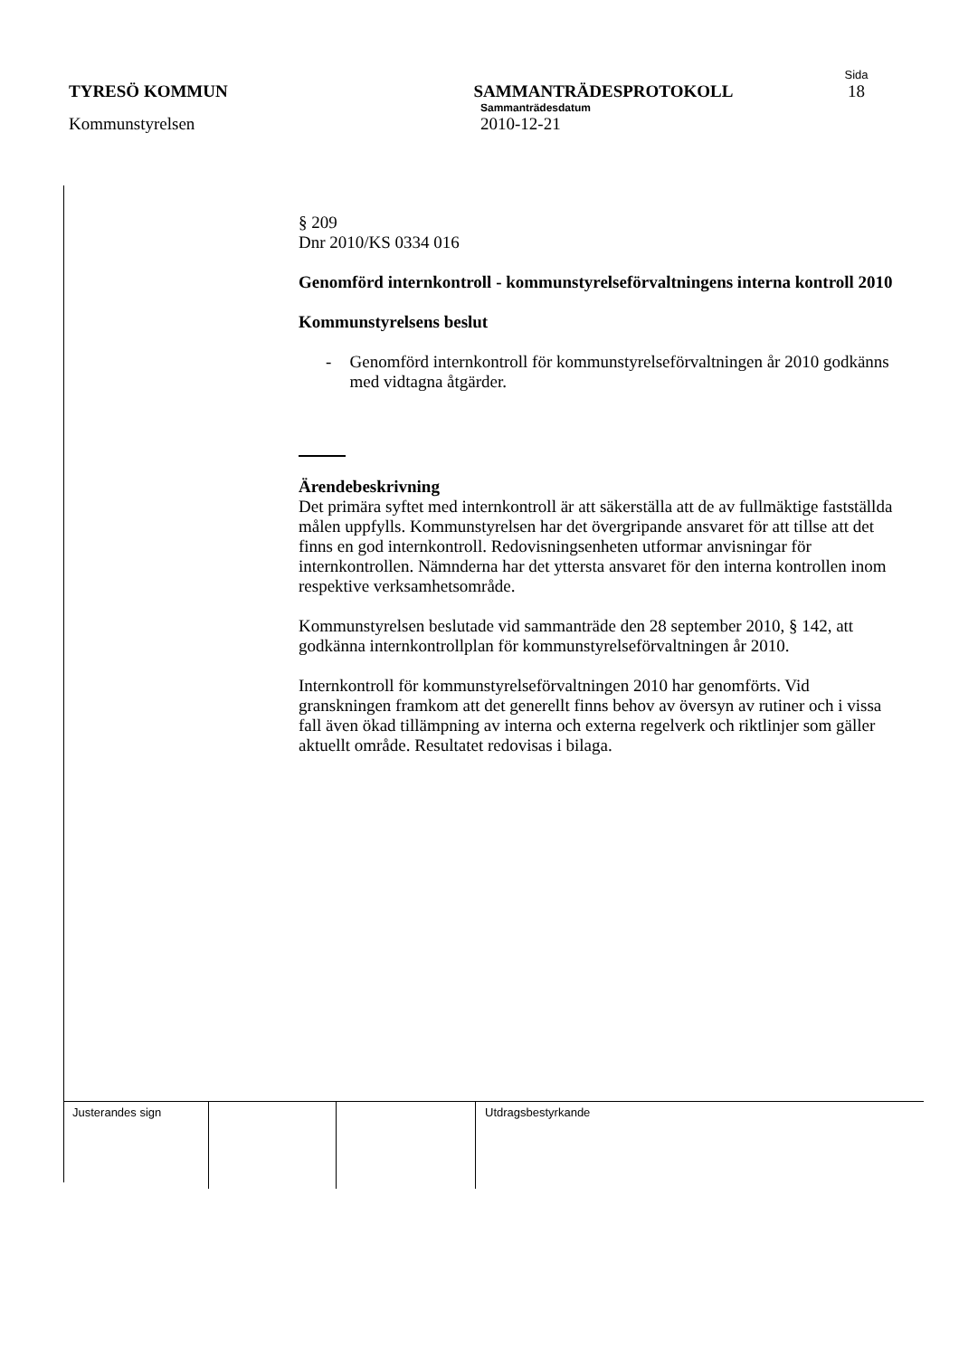Sida
TYRESÖ KOMMUN SAMMANTRÄDESPROTOKOLL 18
Sammanträdesdatum
Kommunstyrelsen 2010-12-21
§ 209
Dnr 2010/KS 0334 016
Genomförd internkontroll - kommunstyrelseförvaltningens interna kontroll 2010
Kommunstyrelsens beslut
- Genomförd internkontroll för kommunstyrelseförvaltningen år 2010 godkänns med vidtagna åtgärder.
Ärendebeskrivning
Det primära syftet med internkontroll är att säkerställa att de av fullmäktige fastställda målen uppfylls. Kommunstyrelsen har det övergripande ansvaret för att tillse att det finns en god internkontroll. Redovisningsenheten utformar anvisningar för internkontrollen. Nämnderna har det yttersta ansvaret för den interna kontrollen inom respektive verksamhetsområde.
Kommunstyrelsen beslutade vid sammanträde den 28 september 2010, § 142, att godkänna internkontrollplan för kommunstyrelseförvaltningen år 2010.
Internkontroll för kommunstyrelseförvaltningen 2010 har genomförts. Vid granskningen framkom att det generellt finns behov av översyn av rutiner och i vissa fall även ökad tillämpning av interna och externa regelverk och riktlinjer som gäller aktuellt område. Resultatet redovisas i bilaga.
| Justerandes sign | | | Utdragsbestyrkande |